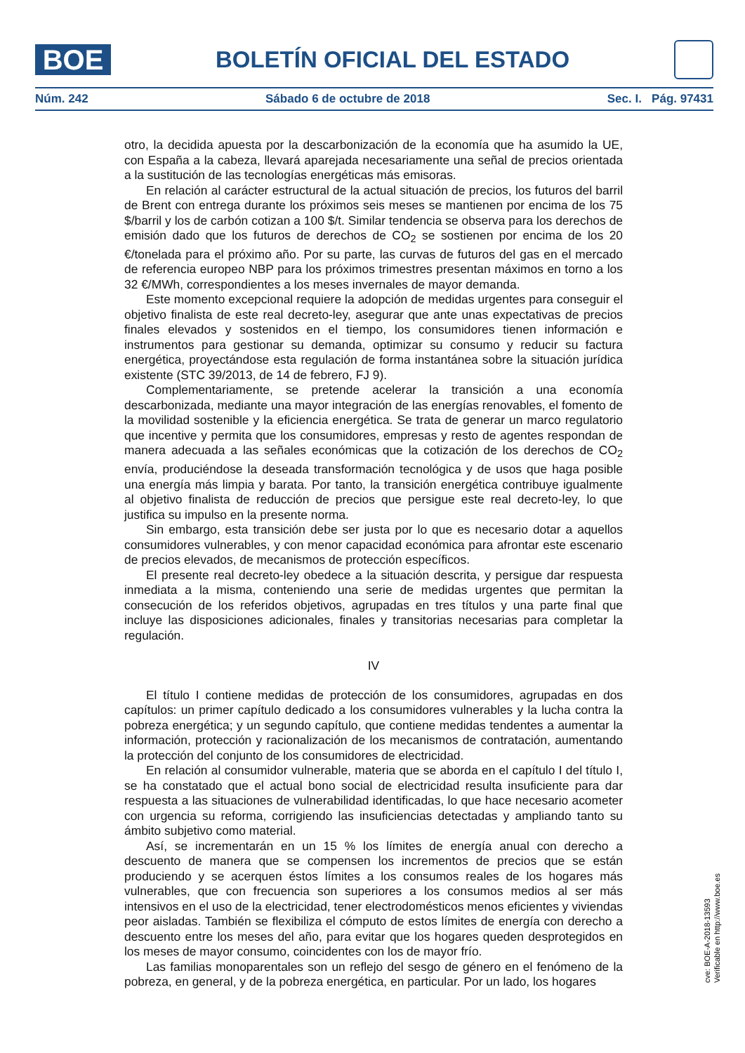BOE
BOLETÍN OFICIAL DEL ESTADO
Núm. 242 Sábado 6 de octubre de 2018 Sec. I. Pág. 97431
otro, la decidida apuesta por la descarbonización de la economía que ha asumido la UE, con España a la cabeza, llevará aparejada necesariamente una señal de precios orientada a la sustitución de las tecnologías energéticas más emisoras.
En relación al carácter estructural de la actual situación de precios, los futuros del barril de Brent con entrega durante los próximos seis meses se mantienen por encima de los 75 $/barril y los de carbón cotizan a 100 $/t. Similar tendencia se observa para los derechos de emisión dado que los futuros de derechos de CO<sub>2</sub> se sostienen por encima de los 20 €/tonelada para el próximo año. Por su parte, las curvas de futuros del gas en el mercado de referencia europeo NBP para los próximos trimestres presentan máximos en torno a los 32 €/MWh, correspondientes a los meses invernales de mayor demanda.
Este momento excepcional requiere la adopción de medidas urgentes para conseguir el objetivo finalista de este real decreto-ley, asegurar que ante unas expectativas de precios finales elevados y sostenidos en el tiempo, los consumidores tienen información e instrumentos para gestionar su demanda, optimizar su consumo y reducir su factura energética, proyectándose esta regulación de forma instantánea sobre la situación jurídica existente (STC 39/2013, de 14 de febrero, FJ 9).
Complementariamente, se pretende acelerar la transición a una economía descarbonizada, mediante una mayor integración de las energías renovables, el fomento de la movilidad sostenible y la eficiencia energética. Se trata de generar un marco regulatorio que incentive y permita que los consumidores, empresas y resto de agentes respondan de manera adecuada a las señales económicas que la cotización de los derechos de CO<sub>2</sub> envía, produciéndose la deseada transformación tecnológica y de usos que haga posible una energía más limpia y barata. Por tanto, la transición energética contribuye igualmente al objetivo finalista de reducción de precios que persigue este real decreto-ley, lo que justifica su impulso en la presente norma.
Sin embargo, esta transición debe ser justa por lo que es necesario dotar a aquellos consumidores vulnerables, y con menor capacidad económica para afrontar este escenario de precios elevados, de mecanismos de protección específicos.
El presente real decreto-ley obedece a la situación descrita, y persigue dar respuesta inmediata a la misma, conteniendo una serie de medidas urgentes que permitan la consecución de los referidos objetivos, agrupadas en tres títulos y una parte final que incluye las disposiciones adicionales, finales y transitorias necesarias para completar la regulación.
IV
El título I contiene medidas de protección de los consumidores, agrupadas en dos capítulos: un primer capítulo dedicado a los consumidores vulnerables y la lucha contra la pobreza energética; y un segundo capítulo, que contiene medidas tendentes a aumentar la información, protección y racionalización de los mecanismos de contratación, aumentando la protección del conjunto de los consumidores de electricidad.
En relación al consumidor vulnerable, materia que se aborda en el capítulo I del título I, se ha constatado que el actual bono social de electricidad resulta insuficiente para dar respuesta a las situaciones de vulnerabilidad identificadas, lo que hace necesario acometer con urgencia su reforma, corrigiendo las insuficiencias detectadas y ampliando tanto su ámbito subjetivo como material.
Así, se incrementarán en un 15 % los límites de energía anual con derecho a descuento de manera que se compensen los incrementos de precios que se están produciendo y se acerquen éstos límites a los consumos reales de los hogares más vulnerables, que con frecuencia son superiores a los consumos medios al ser más intensivos en el uso de la electricidad, tener electrodomésticos menos eficientes y viviendas peor aisladas. También se flexibiliza el cómputo de estos límites de energía con derecho a descuento entre los meses del año, para evitar que los hogares queden desprotegidos en los meses de mayor consumo, coincidentes con los de mayor frío.
Las familias monoparentales son un reflejo del sesgo de género en el fenómeno de la pobreza, en general, y de la pobreza energética, en particular. Por un lado, los hogares
cve: BOE-A-2018-13593
Verificable en http://www.boe.es